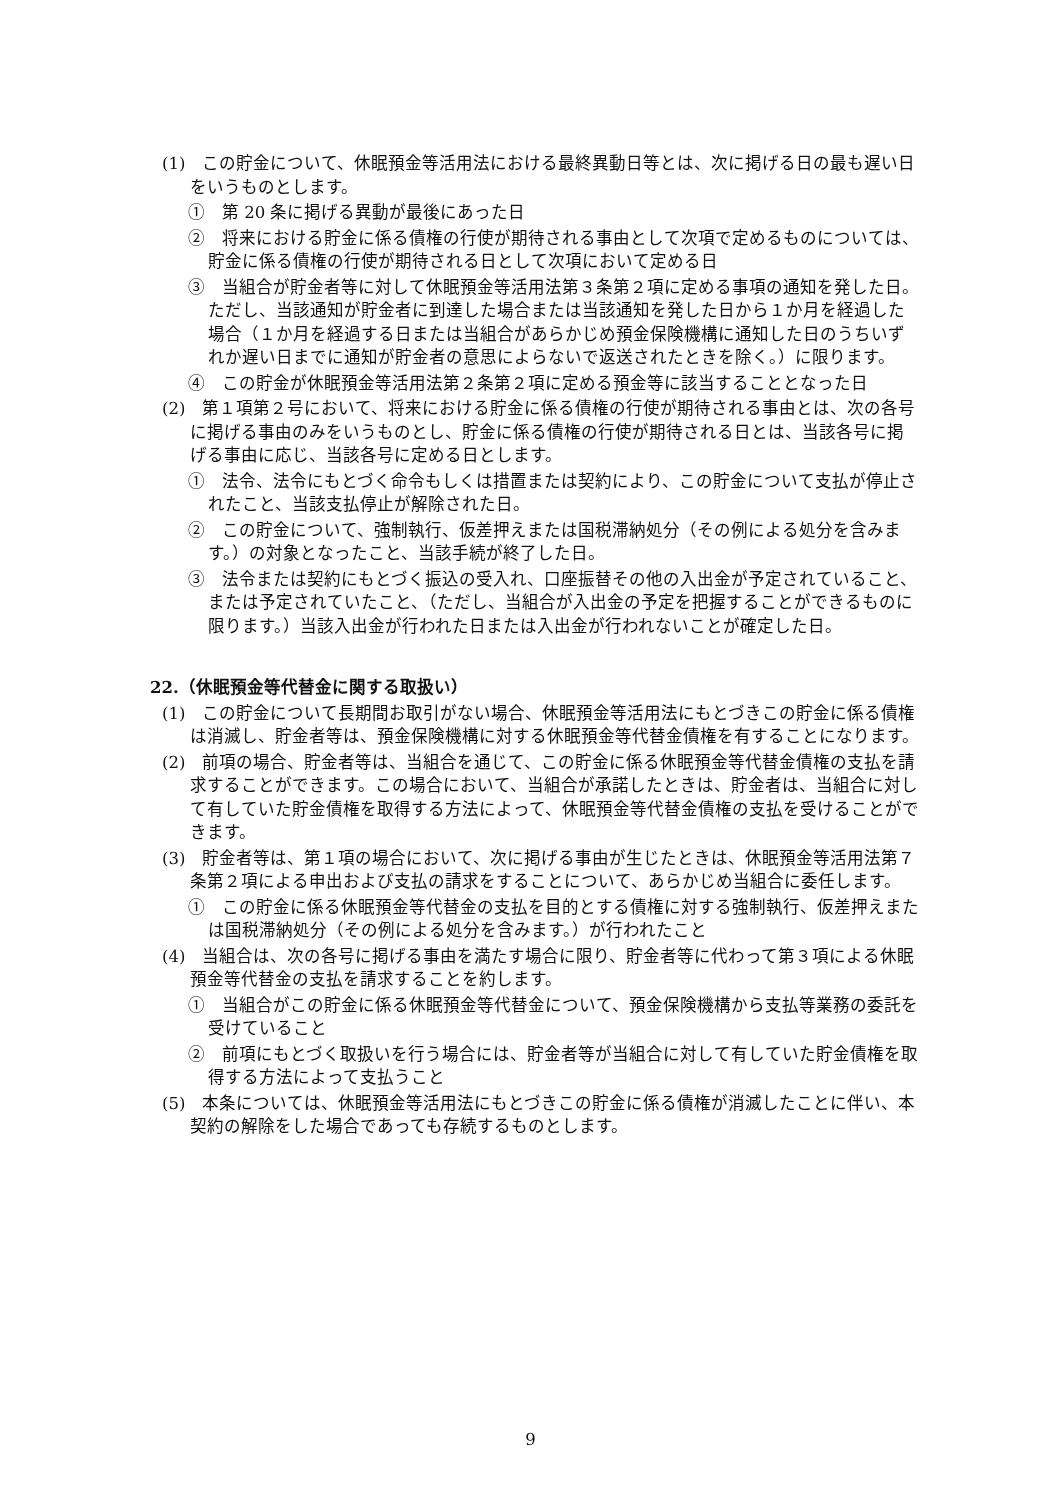(1)　この貯金について、休眠預金等活用法における最終異動日等とは、次に掲げる日の最も遅い日をいうものとします。
①　第 20 条に掲げる異動が最後にあった日
②　将来における貯金に係る債権の行使が期待される事由として次項で定めるものについては、貯金に係る債権の行使が期待される日として次項において定める日
③　当組合が貯金者等に対して休眠預金等活用法第３条第２項に定める事項の通知を発した日。ただし、当該通知が貯金者に到達した場合または当該通知を発した日から１か月を経過した場合（１か月を経過する日または当組合があらかじめ預金保険機構に通知した日のうちいずれか遅い日までに通知が貯金者の意思によらないで返送されたときを除く。）に限ります。
④　この貯金が休眠預金等活用法第２条第２項に定める預金等に該当することとなった日
(2)　第１項第２号において、将来における貯金に係る債権の行使が期待される事由とは、次の各号に掲げる事由のみをいうものとし、貯金に係る債権の行使が期待される日とは、当該各号に掲げる事由に応じ、当該各号に定める日とします。
①　法令、法令にもとづく命令もしくは措置または契約により、この貯金について支払が停止されたこと、当該支払停止が解除された日。
②　この貯金について、強制執行、仮差押えまたは国税滞納処分（その例による処分を含みます。）の対象となったこと、当該手続が終了した日。
③　法令または契約にもとづく振込の受入れ、口座振替その他の入出金が予定されていること、または予定されていたこと、（ただし、当組合が入出金の予定を把握することができるものに限ります。）当該入出金が行われた日または入出金が行われないことが確定した日。
22.（休眠預金等代替金に関する取扱い）
(1)　この貯金について長期間お取引がない場合、休眠預金等活用法にもとづきこの貯金に係る債権は消滅し、貯金者等は、預金保険機構に対する休眠預金等代替金債権を有することになります。
(2)　前項の場合、貯金者等は、当組合を通じて、この貯金に係る休眠預金等代替金債権の支払を請求することができます。この場合において、当組合が承諾したときは、貯金者は、当組合に対して有していた貯金債権を取得する方法によって、休眠預金等代替金債権の支払を受けることができます。
(3)　貯金者等は、第１項の場合において、次に掲げる事由が生じたときは、休眠預金等活用法第７条第２項による申出および支払の請求をすることについて、あらかじめ当組合に委任します。
①　この貯金に係る休眠預金等代替金の支払を目的とする債権に対する強制執行、仮差押えまたは国税滞納処分（その例による処分を含みます。）が行われたこと
(4)　当組合は、次の各号に掲げる事由を満たす場合に限り、貯金者等に代わって第３項による休眠預金等代替金の支払を請求することを約します。
①　当組合がこの貯金に係る休眠預金等代替金について、預金保険機構から支払等業務の委託を受けていること
②　前項にもとづく取扱いを行う場合には、貯金者等が当組合に対して有していた貯金債権を取得する方法によって支払うこと
(5)　本条については、休眠預金等活用法にもとづきこの貯金に係る債権が消滅したことに伴い、本契約の解除をした場合であっても存続するものとします。
9